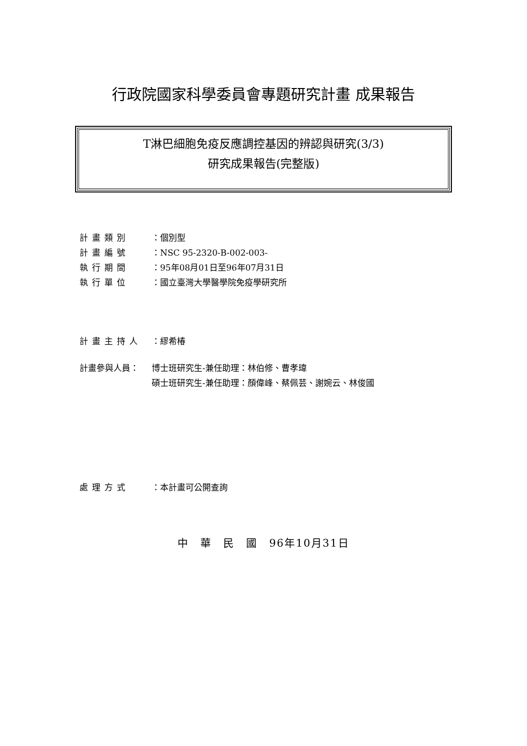行政院國家科學委員會專題研究計畫 成果報告
T淋巴細胞免疫反應調控基因的辨認與研究(3/3)
研究成果報告(完整版)
計畫類別 ：個別型
計畫編號 ：NSC 95-2320-B-002-003-
執行期間 ：95年08月01日至96年07月31日
執行單位 ：國立臺灣大學醫學院免疫學研究所
計畫主持人 ：繆希椿
計畫參與人員： 博士班研究生-兼任助理：林伯修、曹孝瑋
碩士班研究生-兼任助理：顏偉峰、蔡佩芸、謝婉云、林俊國
處理方式 ：本計畫可公開查詢
中　華　民　國　96年10月31日